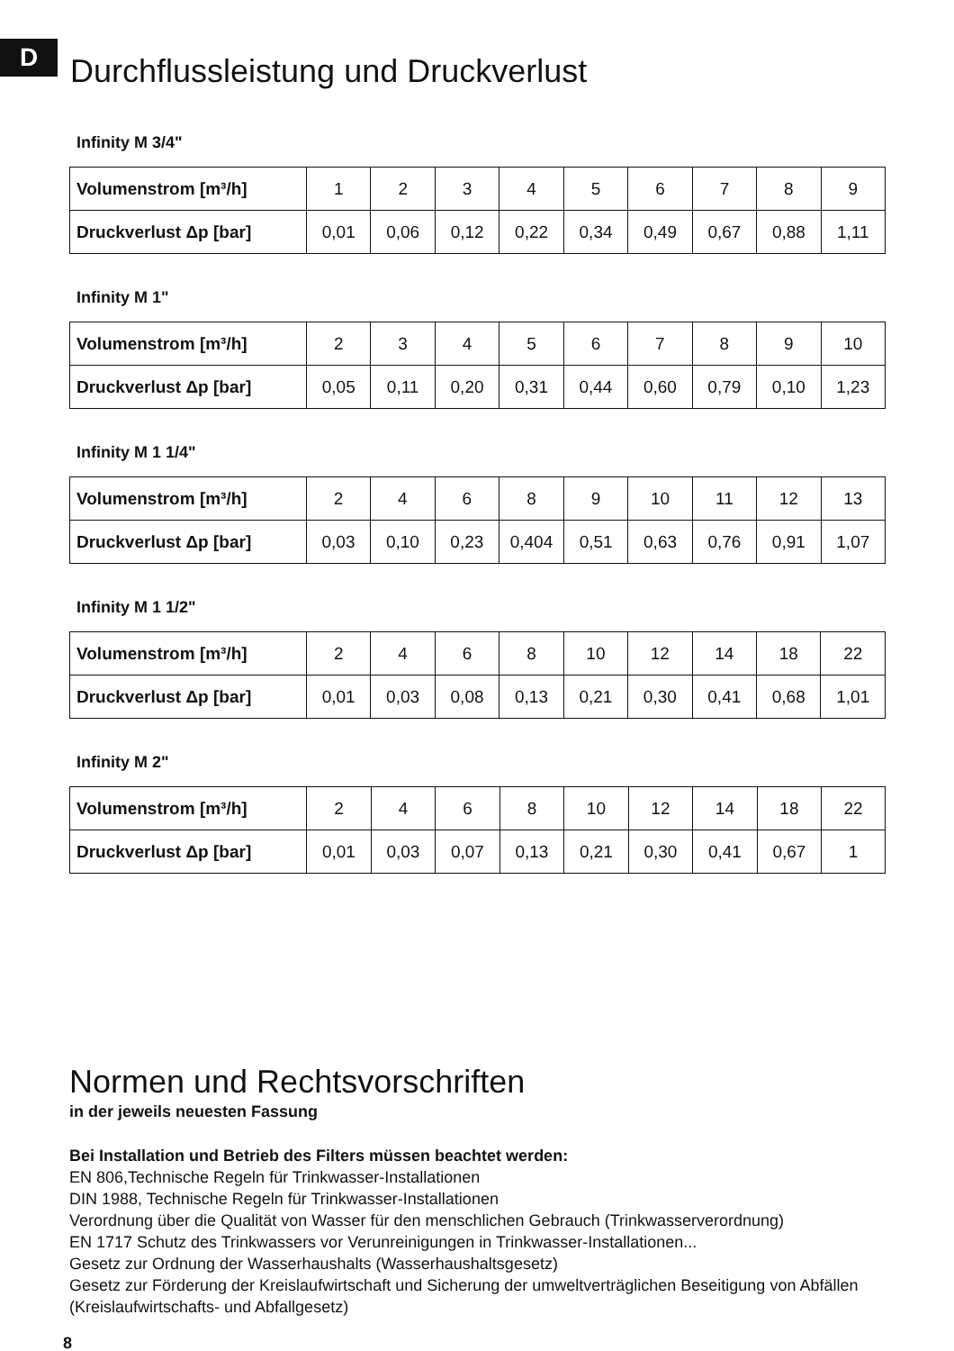D
Durchflussleistung und Druckverlust
Infinity M 3/4"
| Volumenstrom [m³/h] | 1 | 2 | 3 | 4 | 5 | 6 | 7 | 8 | 9 |
| Druckverlust Δp [bar] | 0,01 | 0,06 | 0,12 | 0,22 | 0,34 | 0,49 | 0,67 | 0,88 | 1,11 |
Infinity M 1"
| Volumenstrom [m³/h] | 2 | 3 | 4 | 5 | 6 | 7 | 8 | 9 | 10 |
| Druckverlust Δp [bar] | 0,05 | 0,11 | 0,20 | 0,31 | 0,44 | 0,60 | 0,79 | 0,10 | 1,23 |
Infinity M 1 1/4"
| Volumenstrom [m³/h] | 2 | 4 | 6 | 8 | 9 | 10 | 11 | 12 | 13 |
| Druckverlust Δp [bar] | 0,03 | 0,10 | 0,23 | 0,404 | 0,51 | 0,63 | 0,76 | 0,91 | 1,07 |
Infinity M 1 1/2"
| Volumenstrom [m³/h] | 2 | 4 | 6 | 8 | 10 | 12 | 14 | 18 | 22 |
| Druckverlust Δp [bar] | 0,01 | 0,03 | 0,08 | 0,13 | 0,21 | 0,30 | 0,41 | 0,68 | 1,01 |
Infinity M 2"
| Volumenstrom [m³/h] | 2 | 4 | 6 | 8 | 10 | 12 | 14 | 18 | 22 |
| Druckverlust Δp [bar] | 0,01 | 0,03 | 0,07 | 0,13 | 0,21 | 0,30 | 0,41 | 0,67 | 1 |
Normen und Rechtsvorschriften
in der jeweils neuesten Fassung
Bei Installation und Betrieb des Filters müssen beachtet werden:
EN 806,Technische Regeln für Trinkwasser-Installationen
DIN 1988, Technische Regeln für Trinkwasser-Installationen
Verordnung über die Qualität von Wasser für den menschlichen Gebrauch (Trinkwasserverordnung)
EN 1717 Schutz des Trinkwassers vor Verunreinigungen in Trinkwasser-Installationen...
Gesetz zur Ordnung der Wasserhaushalts (Wasserhaushaltsgesetz)
Gesetz zur Förderung der Kreislaufwirtschaft und Sicherung der umweltverträglichen Beseitigung von Abfällen (Kreislaufwirtschafts- und Abfallgesetz)
8